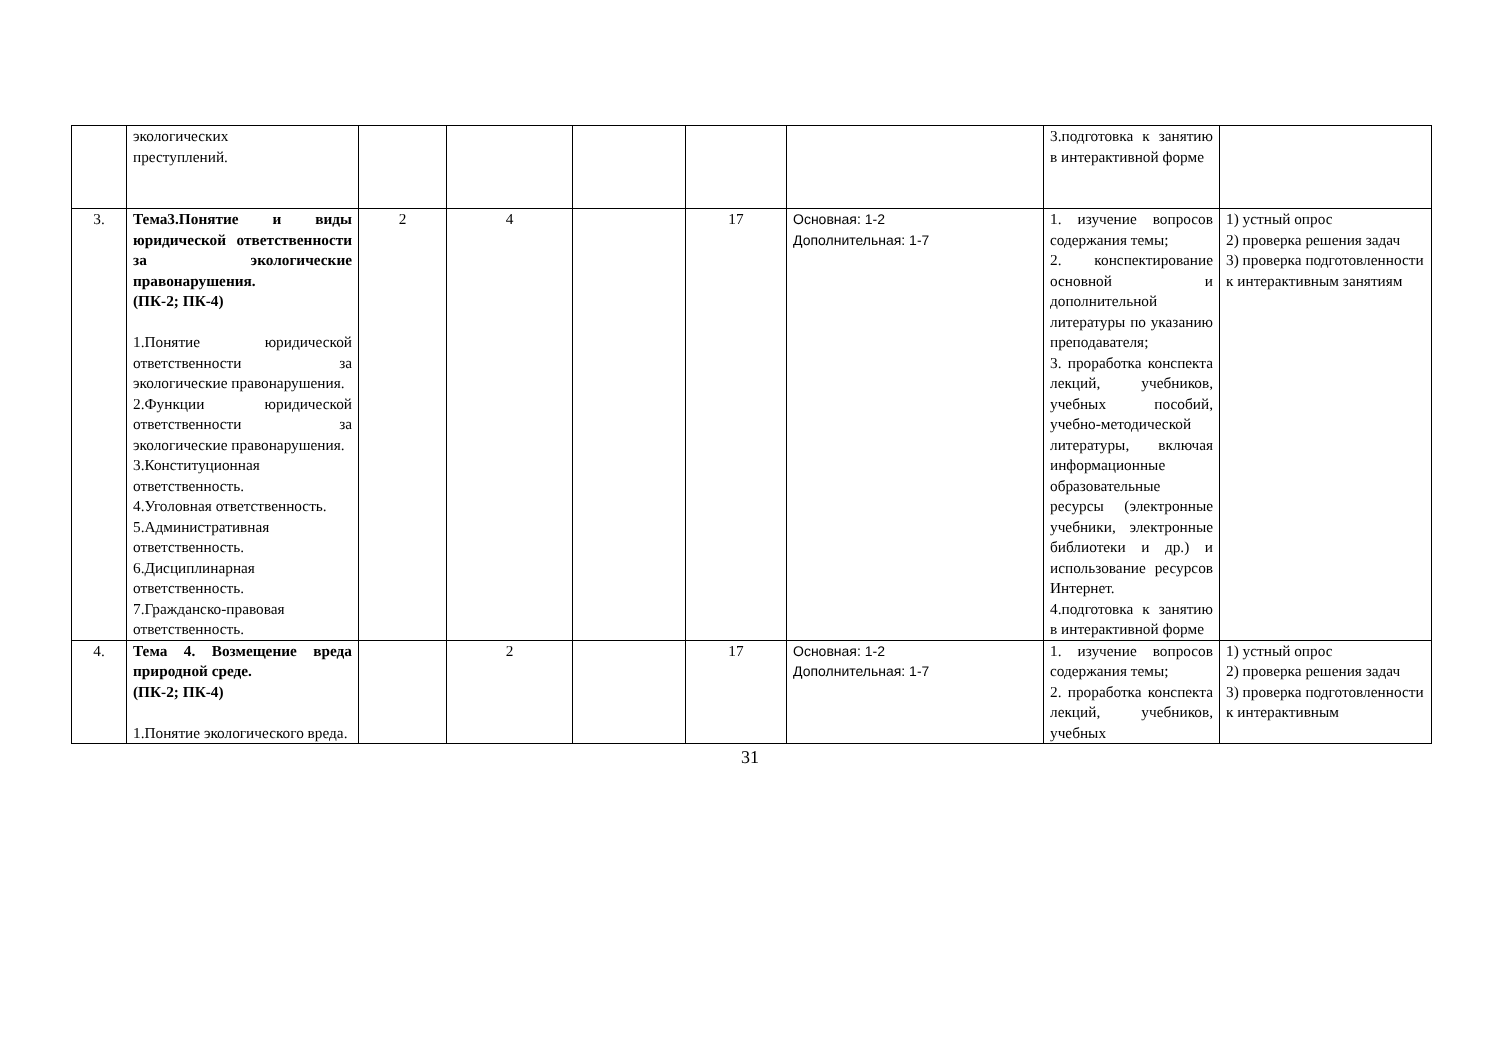| | экологических преступлений. | | | | | | 3.подготовка к занятию в интерактивной форме | |
| 3. | Тема3.Понятие и виды юридической ответственности за экологические правонарушения. (ПК-2; ПК-4) 1.Понятие юридической ответственности за экологические правонарушения. 2.Функции юридической ответственности за экологические правонарушения. 3.Конституционная ответственность. 4.Уголовная ответственность. 5.Административная ответственность. 6.Дисциплинарная ответственность. 7.Гражданско-правовая ответственность. | 2 | 4 | | 17 | Основная: 1-2 Дополнительная: 1-7 | 1. изучение вопросов содержания темы; 2. конспектирование основной и дополнительной литературы по указанию преподавателя; 3. проработка конспекта лекций, учебников, учебных пособий, учебно-методической литературы, включая информационные образовательные ресурсы (электронные учебники, электронные библиотеки и др.) и использование ресурсов Интернет. 4.подготовка к занятию в интерактивной форме | 1) устный опрос 2) проверка решения задач 3) проверка подготовленности к интерактивным занятиям |
| 4. | Тема 4. Возмещение вреда природной среде. (ПК-2; ПК-4) 1.Понятие экологического вреда. | | 2 | | 17 | Основная: 1-2 Дополнительная: 1-7 | 1. изучение вопросов содержания темы; 2. проработка конспекта лекций, учебников, учебных | 1) устный опрос 2) проверка решения задач 3) проверка подготовленности к интерактивным |
31